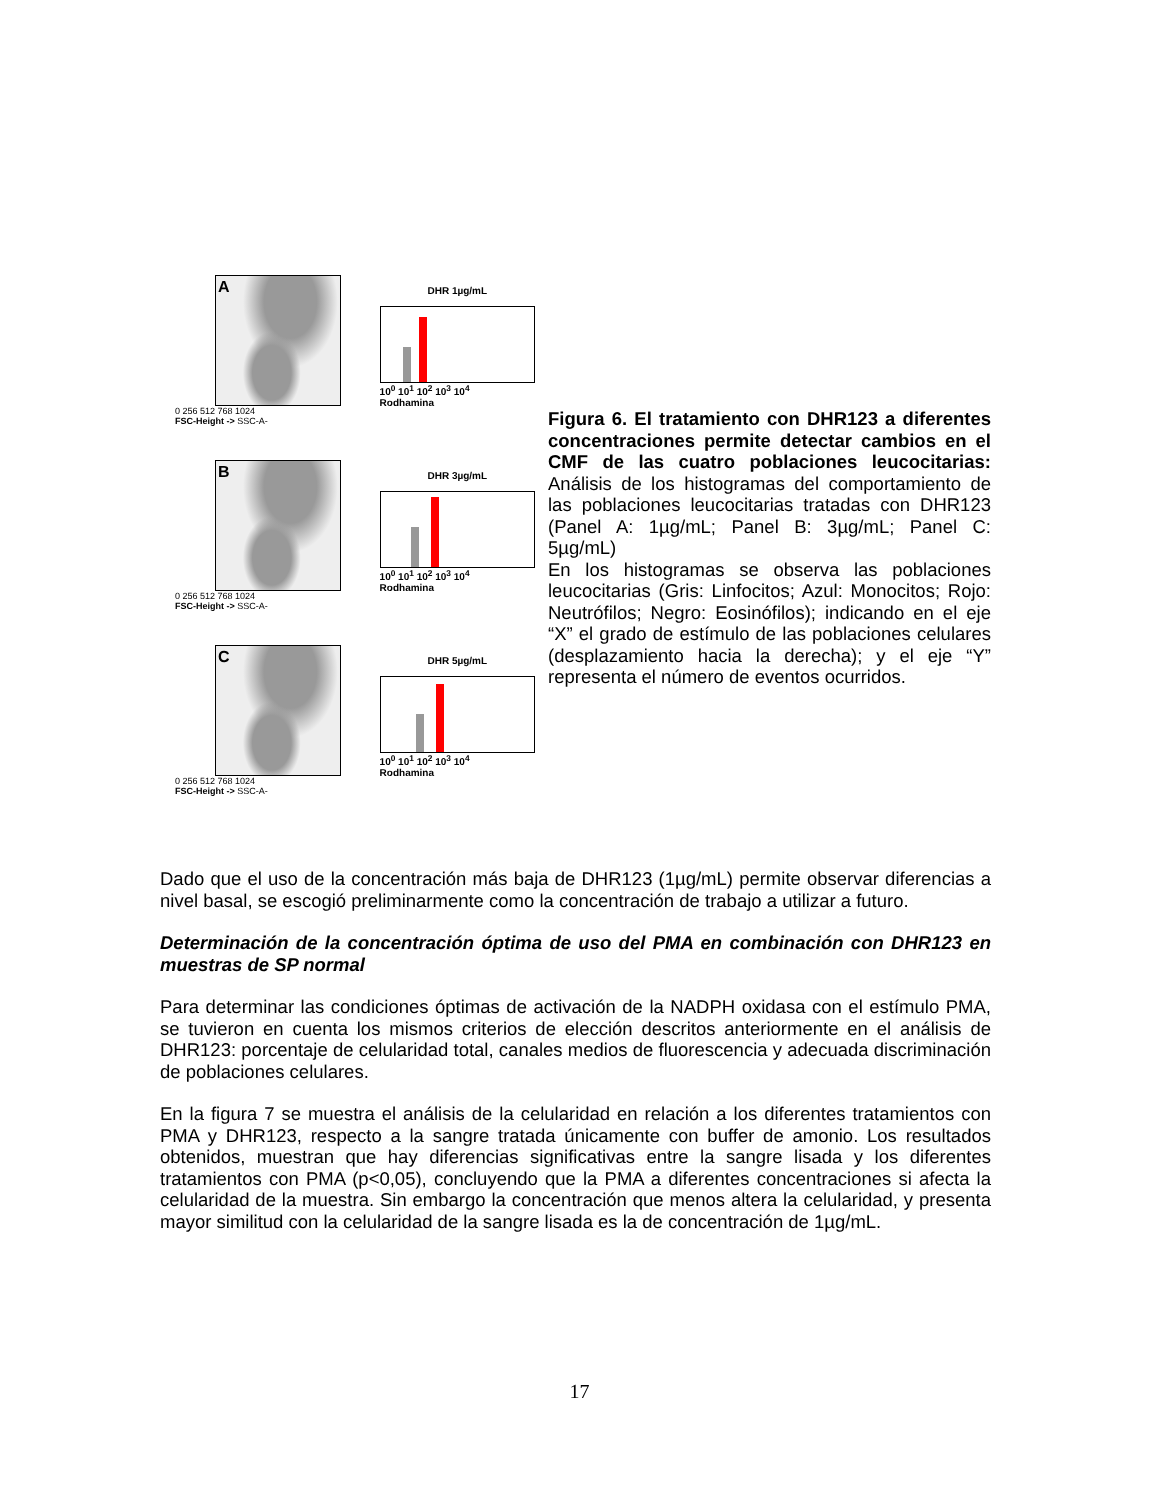A
0 256 512 768 1024
FSC-Height -> SSC-A-
DHR 1µg/mL
10<sup>0</sup> 10<sup>1</sup> 10<sup>2</sup> 10<sup>3</sup> 10<sup>4</sup>
Rodhamina
B
0 256 512 768 1024
FSC-Height -> SSC-A-
DHR 3µg/mL
10<sup>0</sup> 10<sup>1</sup> 10<sup>2</sup> 10<sup>3</sup> 10<sup>4</sup>
Rodhamina
C
0 256 512 768 1024
FSC-Height -> SSC-A-
DHR 5µg/mL
10<sup>0</sup> 10<sup>1</sup> 10<sup>2</sup> 10<sup>3</sup> 10<sup>4</sup>
Rodhamina
Figura 6. El tratamiento con DHR123 a diferentes concentraciones permite detectar cambios en el CMF de las cuatro poblaciones leucocitarias: Análisis de los histogramas del comportamiento de las poblaciones leucocitarias tratadas con DHR123 (Panel A: 1µg/mL; Panel B: 3µg/mL; Panel C: 5µg/mL)
En los histogramas se observa las poblaciones leucocitarias (Gris: Linfocitos; Azul: Monocitos; Rojo: Neutrófilos; Negro: Eosinófilos); indicando en el eje “X” el grado de estímulo de las poblaciones celulares (desplazamiento hacia la derecha); y el eje “Y” representa el número de eventos ocurridos.
Dado que el uso de la concentración más baja de DHR123 (1µg/mL) permite observar diferencias a nivel basal, se escogió preliminarmente como la concentración de trabajo a utilizar a futuro.
Determinación de la concentración óptima de uso del PMA en combinación con DHR123 en muestras de SP normal
Para determinar las condiciones óptimas de activación de la NADPH oxidasa con el estímulo PMA, se tuvieron en cuenta los mismos criterios de elección descritos anteriormente en el análisis de DHR123: porcentaje de celularidad total, canales medios de fluorescencia y adecuada discriminación de poblaciones celulares.
En la figura 7 se muestra el análisis de la celularidad en relación a los diferentes tratamientos con PMA y DHR123, respecto a la sangre tratada únicamente con buffer de amonio. Los resultados obtenidos, muestran que hay diferencias significativas entre la sangre lisada y los diferentes tratamientos con PMA (p<0,05), concluyendo que la PMA a diferentes concentraciones si afecta la celularidad de la muestra. Sin embargo la concentración que menos altera la celularidad, y presenta mayor similitud con la celularidad de la sangre lisada es la de concentración de 1µg/mL.
17